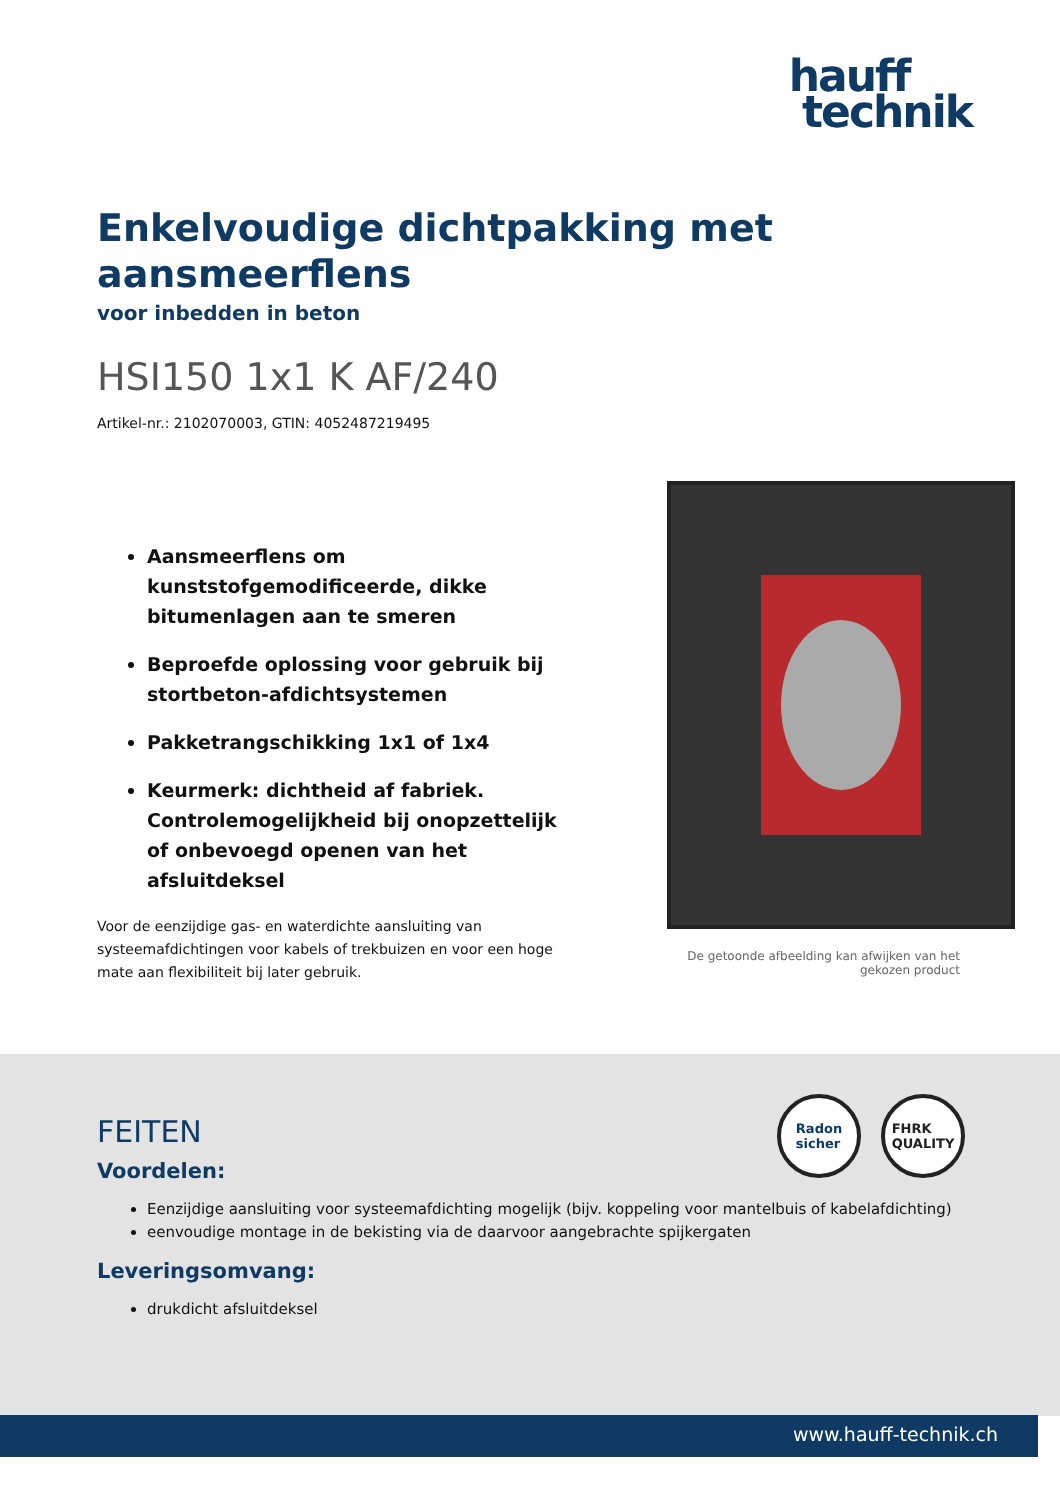hauff
technik
Enkelvoudige dichtpakking met aansmeerflens
voor inbedden in beton
HSI150 1x1 K AF/240
Artikel-nr.: 2102070003, GTIN: 4052487219495
Aansmeerflens om kunststofgemodificeerde, dikke bitumenlagen aan te smeren
Beproefde oplossing voor gebruik bij stortbeton-afdichtsystemen
Pakketrangschikking 1x1 of 1x4
Keurmerk: dichtheid af fabriek. Controlemogelijkheid bij onopzettelijk of onbevoegd openen van het afsluitdeksel
Voor de eenzijdige gas- en waterdichte aansluiting van systeemafdichtingen voor kabels of trekbuizen en voor een hoge mate aan flexibiliteit bij later gebruik.
De getoonde afbeelding kan afwijken van het gekozen product
Radon
sicher
FHRK
QUALITY
FEITEN
Voordelen:
Eenzijdige aansluiting voor systeemafdichting mogelijk (bijv. koppeling voor mantelbuis of kabelafdichting)
eenvoudige montage in de bekisting via de daarvoor aangebrachte spijkergaten
Leveringsomvang:
drukdicht afsluitdeksel
www.hauff-technik.ch